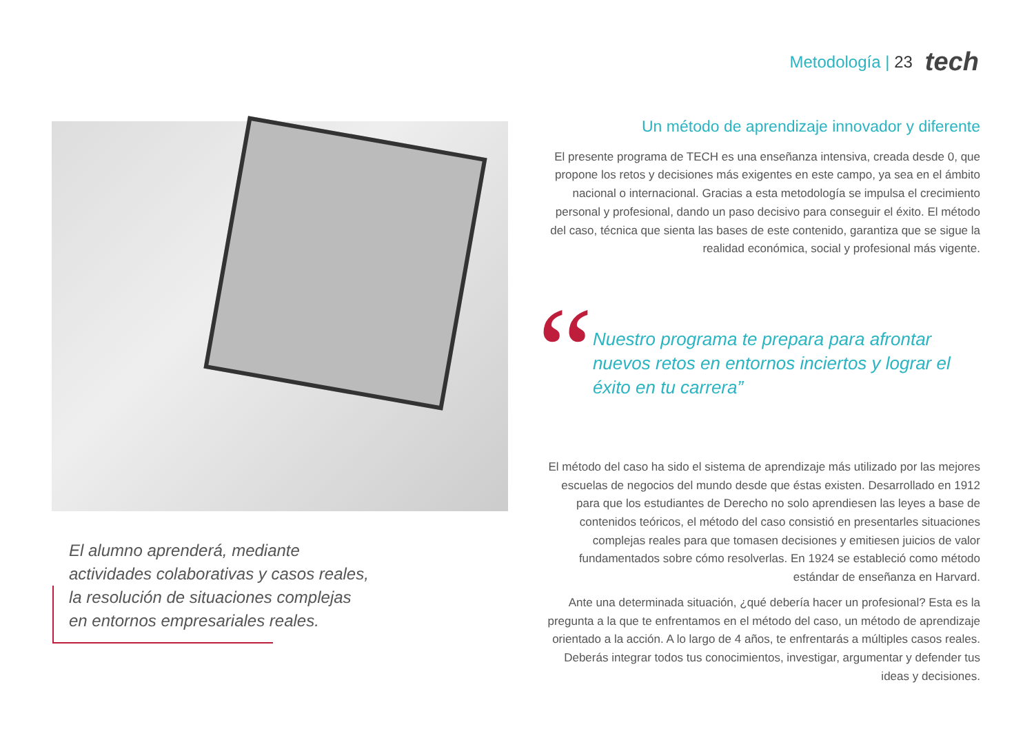Metodología | 23 tech
El alumno aprenderá, mediante actividades colaborativas y casos reales, la resolución de situaciones complejas en entornos empresariales reales.
Un método de aprendizaje innovador y diferente
El presente programa de TECH es una enseñanza intensiva, creada desde 0, que propone los retos y decisiones más exigentes en este campo, ya sea en el ámbito nacional o internacional. Gracias a esta metodología se impulsa el crecimiento personal y profesional, dando un paso decisivo para conseguir el éxito. El método del caso, técnica que sienta las bases de este contenido, garantiza que se sigue la realidad económica, social y profesional más vigente.
“
Nuestro programa te prepara para afrontar nuevos retos en entornos inciertos y lograr el éxito en tu carrera”
El método del caso ha sido el sistema de aprendizaje más utilizado por las mejores escuelas de negocios del mundo desde que éstas existen. Desarrollado en 1912 para que los estudiantes de Derecho no solo aprendiesen las leyes a base de contenidos teóricos, el método del caso consistió en presentarles situaciones complejas reales para que tomasen decisiones y emitiesen juicios de valor fundamentados sobre cómo resolverlas. En 1924 se estableció como método estándar de enseñanza en Harvard.
Ante una determinada situación, ¿qué debería hacer un profesional? Esta es la pregunta a la que te enfrentamos en el método del caso, un método de aprendizaje orientado a la acción. A lo largo de 4 años, te enfrentarás a múltiples casos reales. Deberás integrar todos tus conocimientos, investigar, argumentar y defender tus ideas y decisiones.